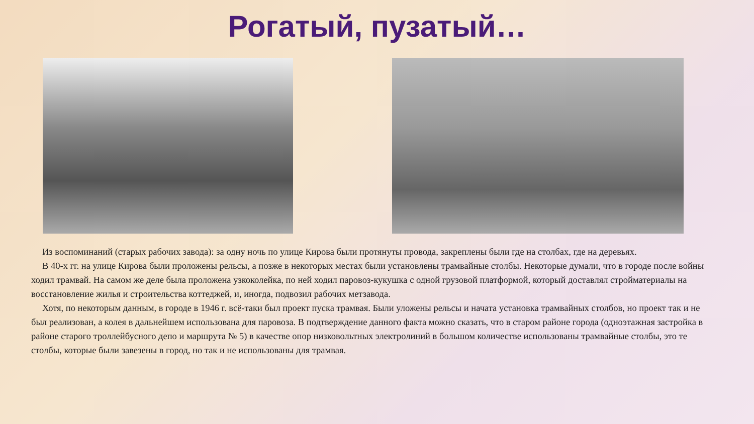Рогатый, пузатый…
Из воспоминаний (старых рабочих завода): за одну ночь по улице Кирова были протянуты провода, закреплены были где на столбах, где на деревьях.
В 40-х гг. на улице Кирова были проложены рельсы, а позже в некоторых местах были установлены трамвайные столбы. Некоторые думали, что в городе после войны ходил трамвай. На самом же деле была проложена узкоколейка, по ней ходил паровоз-кукушка с одной грузовой платформой, который доставлял стройматериалы на восстановление жилья и строительства коттеджей, и, иногда, подвозил рабочих метзавода.
Хотя, по некоторым данным, в городе в 1946 г. всё-таки был проект пуска трамвая. Были уложены рельсы и начата установка трамвайных столбов, но проект так и не был реализован, а колея в дальнейшем использована для паровоза. В подтверждение данного факта можно сказать, что в старом районе города (одноэтажная застройка в районе старого троллейбусного депо и маршрута № 5) в качестве опор низковольтных электролиний в большом количестве использованы трамвайные столбы, это те столбы, которые были завезены в город, но так и не использованы для трамвая.